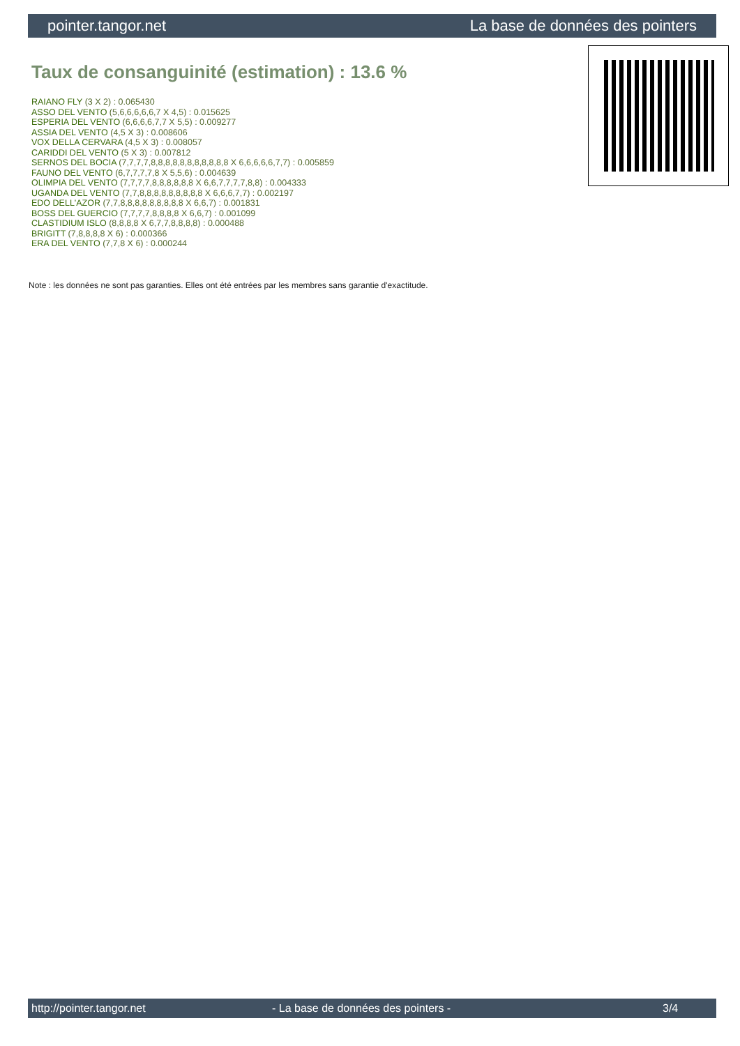pointer.tangor.net La base de données des pointers
Taux de consanguinité (estimation) : 13.6 %
RAIANO FLY (3 X 2) : 0.065430
ASSO DEL VENTO (5,6,6,6,6,6,7 X 4,5) : 0.015625
ESPERIA DEL VENTO (6,6,6,6,7,7 X 5,5) : 0.009277
ASSIA DEL VENTO (4,5 X 3) : 0.008606
VOX DELLA CERVARA (4,5 X 3) : 0.008057
CARIDDI DEL VENTO (5 X 3) : 0.007812
SERNOS DEL BOCIA (7,7,7,7,8,8,8,8,8,8,8,8,8,8,8 X 6,6,6,6,6,7,7) : 0.005859
FAUNO DEL VENTO (6,7,7,7,7,8 X 5,5,6) : 0.004639
OLIMPIA DEL VENTO (7,7,7,7,8,8,8,8,8,8 X 6,6,7,7,7,7,8,8) : 0.004333
UGANDA DEL VENTO (7,7,8,8,8,8,8,8,8,8,8 X 6,6,6,7,7) : 0.002197
EDO DELL'AZOR (7,7,8,8,8,8,8,8,8,8,8 X 6,6,7) : 0.001831
BOSS DEL GUERCIO (7,7,7,7,8,8,8,8 X 6,6,7) : 0.001099
CLASTIDIUM ISLO (8,8,8,8 X 6,7,7,8,8,8,8) : 0.000488
BRIGITT (7,8,8,8,8 X 6) : 0.000366
ERA DEL VENTO (7,7,8 X 6) : 0.000244
Note : les données ne sont pas garanties. Elles ont été entrées par les membres sans garantie d'exactitude.
http://pointer.tangor.net - La base de données des pointers - 3/4